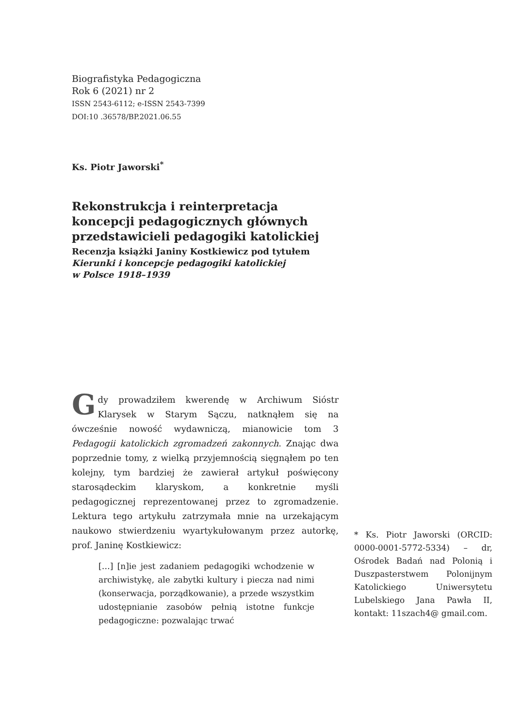Biografistyka Pedagogiczna
Rok 6 (2021) nr 2
ISSN 2543-6112; e-ISSN 2543-7399
DOI:10 .36578/BP.2021.06.55
Ks. Piotr Jaworski<sup>*</sup>
Rekonstrukcja i reinterpretacja koncepcji pedagogicznych głównych przedstawicieli pedagogiki katolickiej
Recenzja książki Janiny Kostkiewicz pod tytułem
Kierunki i koncepcje pedagogiki katolickiej
w Polsce 1918–1939
Gdy prowadziłem kwerendę w Archiwum Sióstr Klarysek w Starym Sączu, natknąłem się na ówcześnie nowość wydawniczą, mianowicie tom 3 Pedagogii katolickich zgromadzeń zakonnych. Znając dwa poprzednie tomy, z wielką przyjemnością sięgnąłem po ten kolejny, tym bardziej że zawierał artykuł poświęcony starosądeckim klaryskom, a konkretnie myśli pedagogicznej reprezentowanej przez to zgromadzenie. Lektura tego artykułu zatrzymała mnie na urzekającym naukowo stwierdzeniu wyartykułowanym przez autorkę, prof. Janinę Kostkiewicz:
[…] [n]ie jest zadaniem pedagogiki wchodzenie w archiwistykę, ale zabytki kultury i piecza nad nimi (konserwacja, porządkowanie), a przede wszystkim udostępnianie zasobów pełnią istotne funkcje pedagogiczne: pozwalając trwać
* Ks. Piotr Jaworski (ORCID: 0000-0001-5772-5334) – dr, Ośrodek Badań nad Polonią i Duszpasterstwem Polonijnym Katolickiego Uniwersytetu Lubelskiego Jana Pawła II, kontakt: 11szach4@ gmail.com.